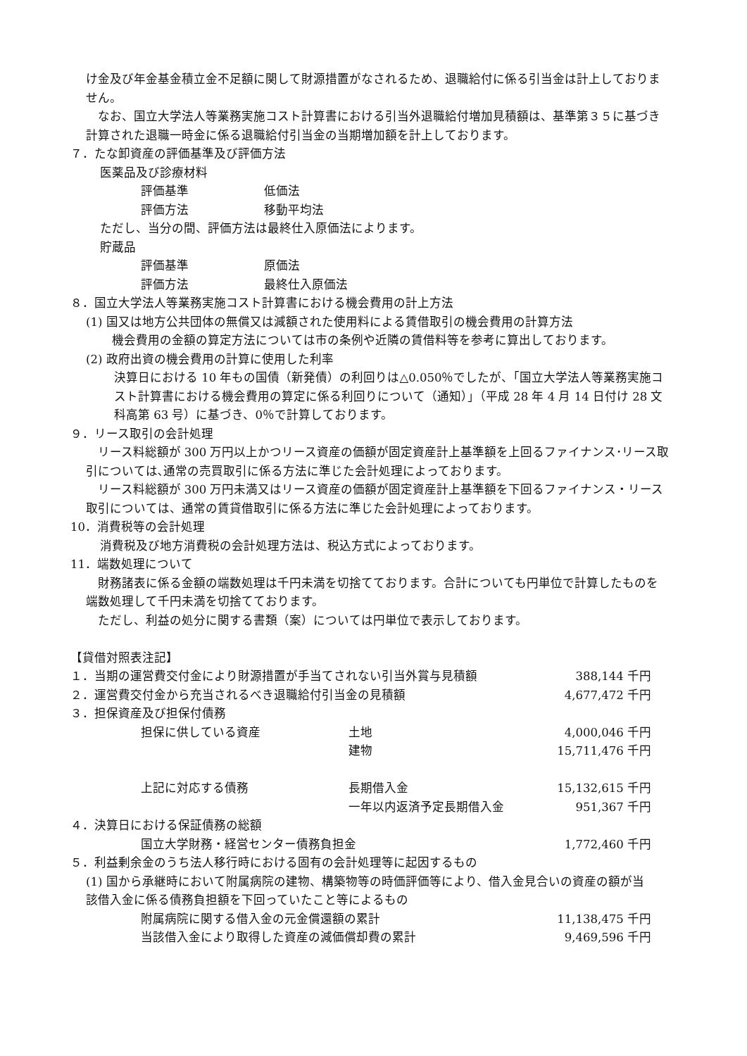け金及び年金基金積立金不足額に関して財源措置がなされるため、退職給付に係る引当金は計上しておりません。
なお、国立大学法人等業務実施コスト計算書における引当外退職給付増加見積額は、基準第３５に基づき計算された退職一時金に係る退職給付引当金の当期増加額を計上しております。
７．たな卸資産の評価基準及び評価方法
医薬品及び診療材料
| 評価基準 | 低価法 |
| 評価方法 | 移動平均法 |
ただし、当分の間、評価方法は最終仕入原価法によります。
貯蔵品
| 評価基準 | 原価法 |
| 評価方法 | 最終仕入原価法 |
８．国立大学法人等業務実施コスト計算書における機会費用の計上方法
(1) 国又は地方公共団体の無償又は減額された使用料による賃借取引の機会費用の計算方法
機会費用の金額の算定方法については市の条例や近隣の賃借料等を参考に算出しております。
(2) 政府出資の機会費用の計算に使用した利率
決算日における 10 年もの国債（新発債）の利回りは△0.050％でしたが、「国立大学法人等業務実施コスト計算書における機会費用の算定に係る利回りについて（通知）」（平成 28 年 4 月 14 日付け 28 文科高第 63 号）に基づき、0％で計算しております。
９．リース取引の会計処理
リース料総額が 300 万円以上かつリース資産の価額が固定資産計上基準額を上回るファイナンス･リース取引については､通常の売買取引に係る方法に準じた会計処理によっております。
リース料総額が 300 万円未満又はリース資産の価額が固定資産計上基準額を下回るファイナンス・リース取引については、通常の賃貸借取引に係る方法に準じた会計処理によっております。
10．消費税等の会計処理
消費税及び地方消費税の会計処理方法は、税込方式によっております。
11．端数処理について
財務諸表に係る金額の端数処理は千円未満を切捨てております。合計についても円単位で計算したものを端数処理して千円未満を切捨てております。
ただし、利益の処分に関する書類（案）については円単位で表示しております。
【貸借対照表注記】
| １．当期の運営費交付金により財源措置が手当てされない引当外賞与見積額 | | | 388,144 千円 |
| ２．運営費交付金から充当されるべき退職給付引当金の見積額 | | | 4,677,472 千円 |
| ３．担保資産及び担保付債務 | | | |
| | 担保に供している資産 | 土地 | 4,000,046 千円 |
| | | 建物 | 15,711,476 千円 |
| | 上記に対応する債務 | 長期借入金 | 15,132,615 千円 |
| | | 一年以内返済予定長期借入金 | 951,367 千円 |
| ４．決算日における保証債務の総額 | | | |
| | 国立大学財務・経営センター債務負担金 | | 1,772,460 千円 |
| ５．利益剰余金のうち法人移行時における固有の会計処理等に起因するもの | | | |
| (1) 国から承継時において附属病院の建物、構築物等の時価評価等により、借入金見合いの資産の額が当該借入金に係る債務負担額を下回っていたこと等によるもの | | | |
| | 附属病院に関する借入金の元金償還額の累計 | | 11,138,475 千円 |
| | 当該借入金により取得した資産の減価償却費の累計 | | 9,469,596 千円 |